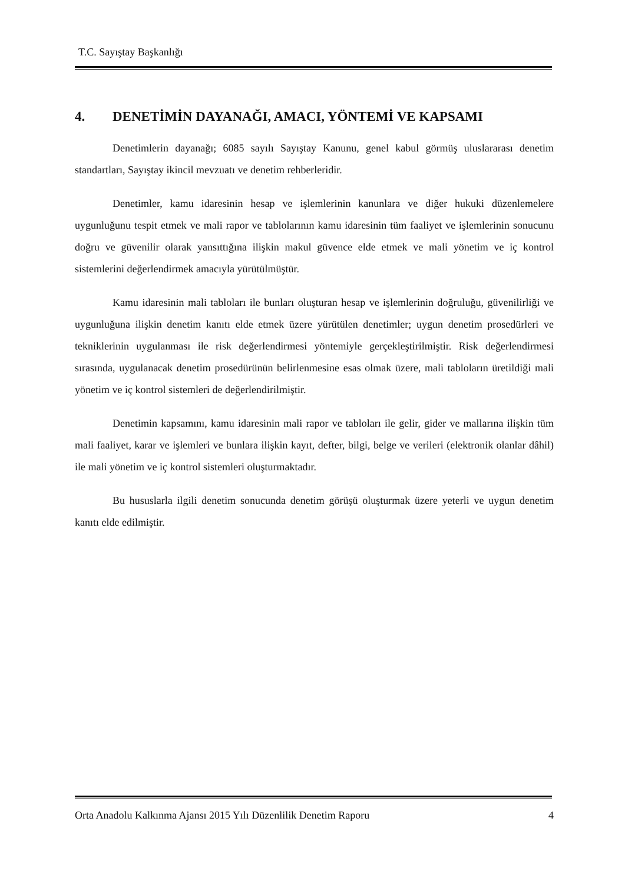T.C. Sayıştay Başkanlığı
4. DENETİMİN DAYANAĞI, AMACI, YÖNTEMİ VE KAPSAMI
Denetimlerin dayanağı; 6085 sayılı Sayıştay Kanunu, genel kabul görmüş uluslararası denetim standartları, Sayıştay ikincil mevzuatı ve denetim rehberleridir.
Denetimler, kamu idaresinin hesap ve işlemlerinin kanunlara ve diğer hukuki düzenlemelere uygunluğunu tespit etmek ve mali rapor ve tablolarının kamu idaresinin tüm faaliyet ve işlemlerinin sonucunu doğru ve güvenilir olarak yansıttığına ilişkin makul güvence elde etmek ve mali yönetim ve iç kontrol sistemlerini değerlendirmek amacıyla yürütülmüştür.
Kamu idaresinin mali tabloları ile bunları oluşturan hesap ve işlemlerinin doğruluğu, güvenilirliği ve uygunluğuna ilişkin denetim kanıtı elde etmek üzere yürütülen denetimler; uygun denetim prosedürleri ve tekniklerinin uygulanması ile risk değerlendirmesi yöntemiyle gerçekleştirilmiştir. Risk değerlendirmesi sırasında, uygulanacak denetim prosedürünün belirlenmesine esas olmak üzere, mali tabloların üretildiği mali yönetim ve iç kontrol sistemleri de değerlendirilmiştir.
Denetimin kapsamını, kamu idaresinin mali rapor ve tabloları ile gelir, gider ve mallarına ilişkin tüm mali faaliyet, karar ve işlemleri ve bunlara ilişkin kayıt, defter, bilgi, belge ve verileri (elektronik olanlar dâhil) ile mali yönetim ve iç kontrol sistemleri oluşturmaktadır.
Bu hususlarla ilgili denetim sonucunda denetim görüşü oluşturmak üzere yeterli ve uygun denetim kanıtı elde edilmiştir.
Orta Anadolu Kalkınma Ajansı 2015 Yılı Düzenlilik Denetim Raporu 4